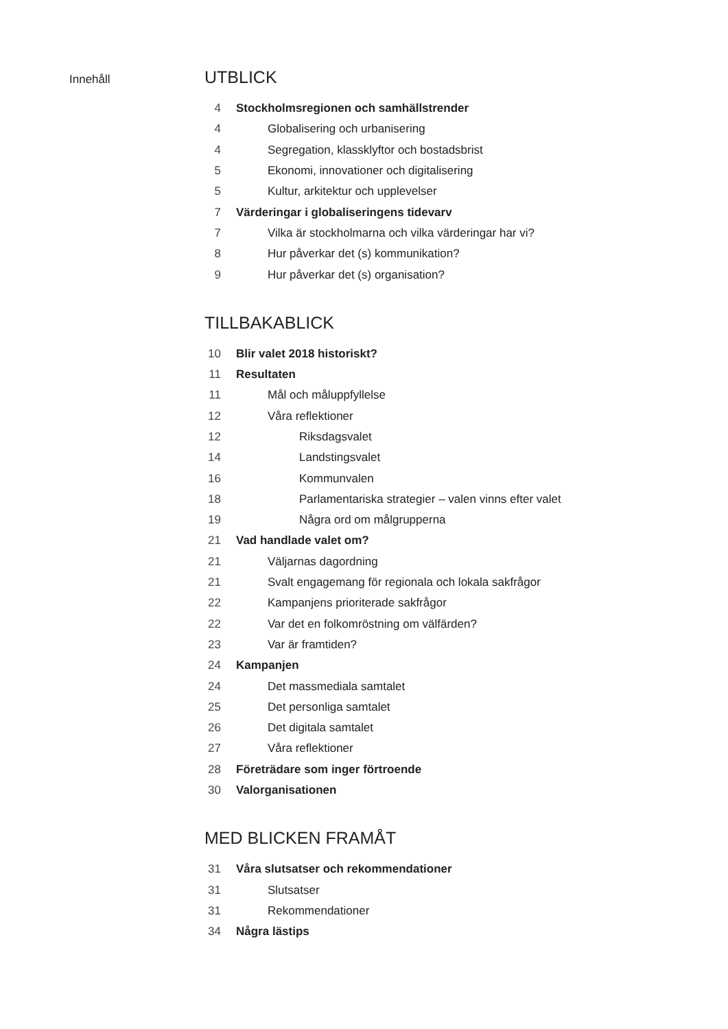Innehåll
UTBLICK
4 Stockholmsregionen och samhällstrender
4 Globalisering och urbanisering
4 Segregation, klassklyftor och bostadsbrist
5 Ekonomi, innovationer och digitalisering
5 Kultur, arkitektur och upplevelser
7 Värderingar i globaliseringens tidevarv
7 Vilka är stockholmarna och vilka värderingar har vi?
8 Hur påverkar det (s) kommunikation?
9 Hur påverkar det (s) organisation?
TILLBAKABLICK
10 Blir valet 2018 historiskt?
11 Resultaten
11 Mål och måluppfyllelse
12 Våra reflektioner
12 Riksdagsvalet
14 Landstingsvalet
16 Kommunvalen
18 Parlamentariska strategier – valen vinns efter valet
19 Några ord om målgrupperna
21 Vad handlade valet om?
21 Väljarnas dagordning
21 Svalt engagemang för regionala och lokala sakfrågor
22 Kampanjens prioriterade sakfrågor
22 Var det en folkomröstning om välfärden?
23 Var är framtiden?
24 Kampanjen
24 Det massmediala samtalet
25 Det personliga samtalet
26 Det digitala samtalet
27 Våra reflektioner
28 Företrädare som inger förtroende
30 Valorganisationen
MED BLICKEN FRAMÅT
31 Våra slutsatser och rekommendationer
31 Slutsatser
31 Rekommendationer
34 Några lästips